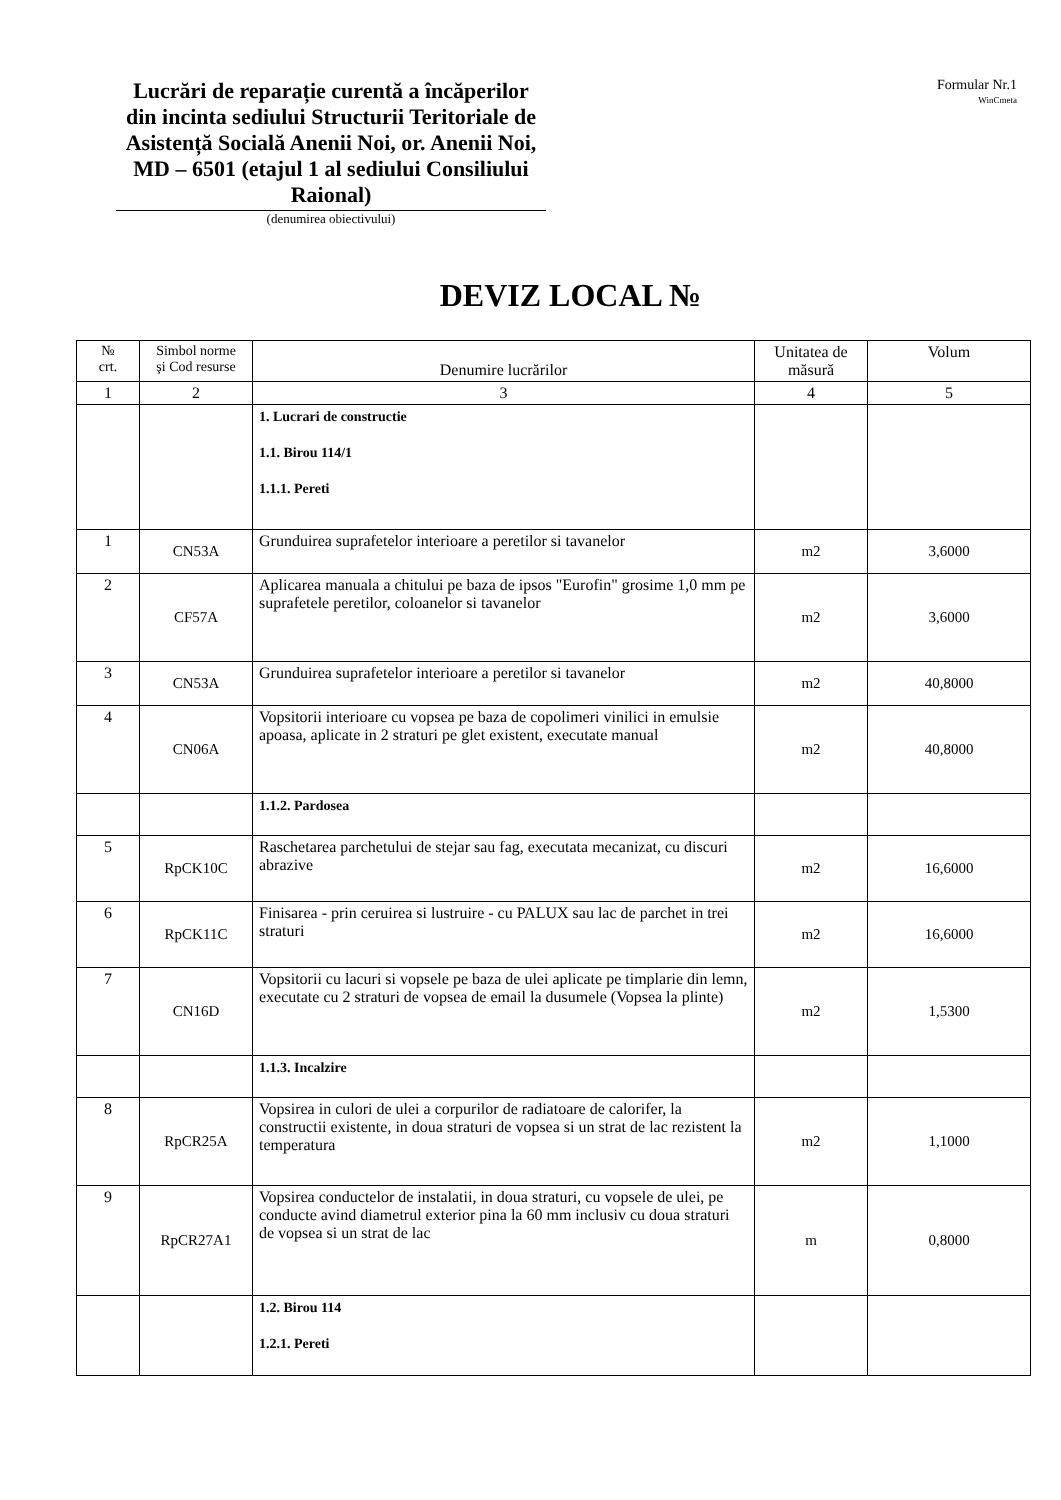Lucrări de reparație curentă a încăperilor din incinta sediului Structurii Teritoriale de Asistență Socială Anenii Noi, or. Anenii Noi, MD – 6501 (etajul 1 al sediului Consiliului Raional)
Formular Nr.1
WinCmeta
(denumirea obiectivului)
DEVIZ LOCAL №
| № crt. | Simbol norme şi Cod resurse | Denumire lucrărilor | Unitatea de măsură | Volum |
| --- | --- | --- | --- | --- |
| 1 | 2 | 3 | 4 | 5 |
| | | 1. Lucrari de constructie 1.1. Birou 114/1 1.1.1. Pereti | | |
| 1 | CN53A | Grunduirea suprafetelor interioare a peretilor si tavanelor | m2 | 3,6000 |
| 2 | CF57A | Aplicarea manuala a chitului pe baza de ipsos "Eurofin" grosime 1,0 mm pe suprafetele peretilor, coloanelor si tavanelor | m2 | 3,6000 |
| 3 | CN53A | Grunduirea suprafetelor interioare a peretilor si tavanelor | m2 | 40,8000 |
| 4 | CN06A | Vopsitorii interioare cu vopsea pe baza de copolimeri vinilici in emulsie apoasa, aplicate in 2 straturi pe glet existent, executate manual | m2 | 40,8000 |
| | | 1.1.2. Pardosea | | |
| 5 | RpCK10C | Raschetarea parchetului de stejar sau fag, executata mecanizat, cu discuri abrazive | m2 | 16,6000 |
| 6 | RpCK11C | Finisarea - prin ceruirea si lustruire - cu PALUX sau lac de parchet in trei straturi | m2 | 16,6000 |
| 7 | CN16D | Vopsitorii cu lacuri si vopsele pe baza de ulei aplicate pe timplarie din lemn, executate cu 2 straturi de vopsea de email la dusumele (Vopsea la plinte) | m2 | 1,5300 |
| | | 1.1.3. Incalzire | | |
| 8 | RpCR25A | Vopsirea in culori de ulei a corpurilor de radiatoare de calorifer, la constructii existente, in doua straturi de vopsea si un strat de lac rezistent la temperatura | m2 | 1,1000 |
| 9 | RpCR27A1 | Vopsirea conductelor de instalatii, in doua straturi, cu vopsele de ulei, pe conducte avind diametrul exterior pina la 60 mm inclusiv cu doua straturi de vopsea si un strat de lac | m | 0,8000 |
| | | 1.2. Birou 114 1.2.1. Pereti | | |